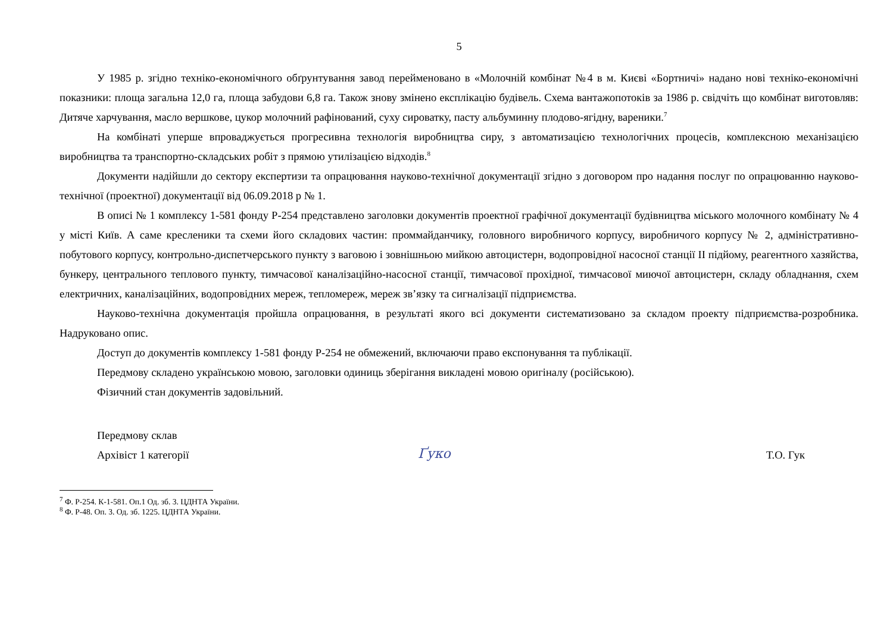5
У 1985 р. згідно техніко-економічного обґрунтування завод перейменовано в «Молочній комбінат №4 в м. Києві «Бортничі» надано нові техніко-економічні показники: площа загальна 12,0 га, площа забудови 6,8 га. Також знову змінено експлікацію будівель. Схема вантажопотоків за 1986 р. свідчіть що комбінат виготовляв: Дитяче харчування, масло вершкове, цукор молочний рафінований, суху сироватку, пасту альбуминну плодово-ягідну, вареники.<sup>7</sup>
На комбінаті уперше впроваджується прогресивна технологія виробництва сиру, з автоматизацією технологічних процесів, комплексною механізацією виробництва та транспортно-складських робіт з прямою утилізацією відходів.<sup>8</sup>
Документи надійшли до сектору експертизи та опрацювання науково-технічної документації згідно з договором про надання послуг по опрацюванню науково-технічної (проектної) документації від 06.09.2018 р № 1.
В описі № 1 комплексу 1-581 фонду Р-254 представлено заголовки документів проектної графічної документації будівництва міського молочного комбінату № 4 у місті Київ. А саме кресленики та схеми його складових частин: проммайданчику, головного виробничого корпусу, виробничого корпусу № 2, адміністративно-побутового корпусу, контрольно-диспетчерського пункту з ваговою і зовнішньою мийкою автоцистерн, водопровідної насосної станції II підйому, реагентного хазяйства, бункеру, центрального теплового пункту, тимчасової каналізаційно-насосної станції, тимчасової прохідної, тимчасової миючої автоцистерн, складу обладнання, схем електричних, каналізаційних, водопровідних мереж, тепломереж, мереж зв’язку та сигналізації підприємства.
Науково-технічна документація пройшла опрацювання, в результаті якого всі документи систематизовано за складом проекту підприємства-розробника. Надруковано опис.
Доступ до документів комплексу 1-581 фонду Р-254 не обмежений, включаючи право експонування та публікації.
Передмову складено українською мовою, заголовки одиниць зберігання викладені мовою оригіналу (російською).
Фізичний стан документів задовільний.
Передмову склав
Архівіст 1 категорії
Ґуко
Т.О. Гук
<sup>7</sup> Ф. Р-254. К-1-581. Оп.1 Од. зб. 3. ЦДНТА України.
<sup>8</sup> Ф. Р-48. Оп. 3. Од. зб. 1225. ЦДНТА України.